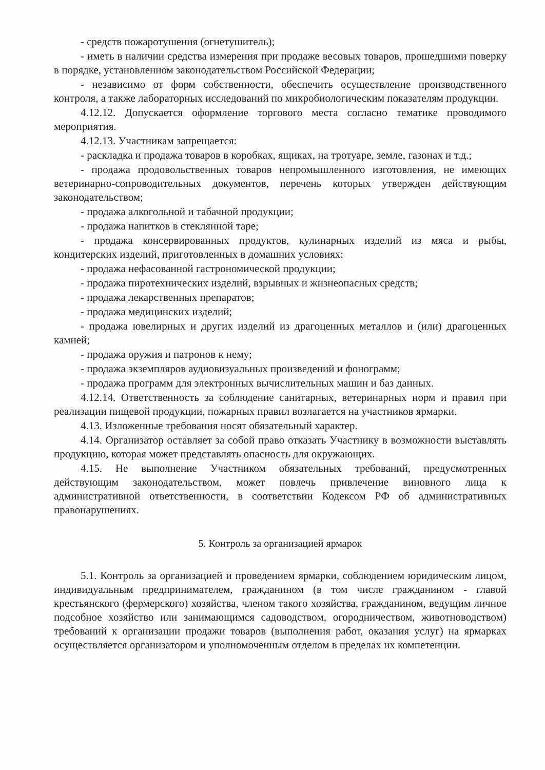- средств пожаротушения (огнетушитель);
- иметь в наличии средства измерения при продаже весовых товаров, прошедшими поверку в порядке, установленном законодательством Российской Федерации;
- независимо от форм собственности, обеспечить осуществление производственного контроля, а также лабораторных исследований по микробиологическим показателям продукции.
4.12.12. Допускается оформление торгового места согласно тематике проводимого мероприятия.
4.12.13. Участникам запрещается:
- раскладка и продажа товаров в коробках, ящиках, на тротуаре, земле, газонах и т.д.;
- продажа продовольственных товаров непромышленного изготовления, не имеющих ветеринарно-сопроводительных документов, перечень которых утвержден действующим законодательством;
- продажа алкогольной и табачной продукции;
- продажа напитков в стеклянной таре;
- продажа консервированных продуктов, кулинарных изделий из мяса и рыбы, кондитерских изделий, приготовленных в домашних условиях;
- продажа нефасованной гастрономической продукции;
- продажа пиротехнических изделий, взрывных и жизнеопасных средств;
- продажа лекарственных препаратов;
- продажа медицинских изделий;
- продажа ювелирных и других изделий из драгоценных металлов и (или) драгоценных камней;
- продажа оружия и патронов к нему;
- продажа экземпляров аудиовизуальных произведений и фонограмм;
- продажа программ для электронных вычислительных машин и баз данных.
4.12.14. Ответственность за соблюдение санитарных, ветеринарных норм и правил при реализации пищевой продукции, пожарных правил возлагается на участников ярмарки.
4.13. Изложенные требования носят обязательный характер.
4.14. Организатор оставляет за собой право отказать Участнику в возможности выставлять продукцию, которая может представлять опасность для окружающих.
4.15. Не выполнение Участником обязательных требований, предусмотренных действующим законодательством, может повлечь привлечение виновного лица к административной ответственности, в соответствии Кодексом РФ об административных правонарушениях.
5. Контроль за организацией ярмарок
5.1. Контроль за организацией и проведением ярмарки, соблюдением юридическим лицом, индивидуальным предпринимателем, гражданином (в том числе гражданином - главой крестьянского (фермерского) хозяйства, членом такого хозяйства, гражданином, ведущим личное подсобное хозяйство или занимающимся садоводством, огородничеством, животноводством) требований к организации продажи товаров (выполнения работ, оказания услуг) на ярмарках осуществляется организатором и уполномоченным отделом в пределах их компетенции.